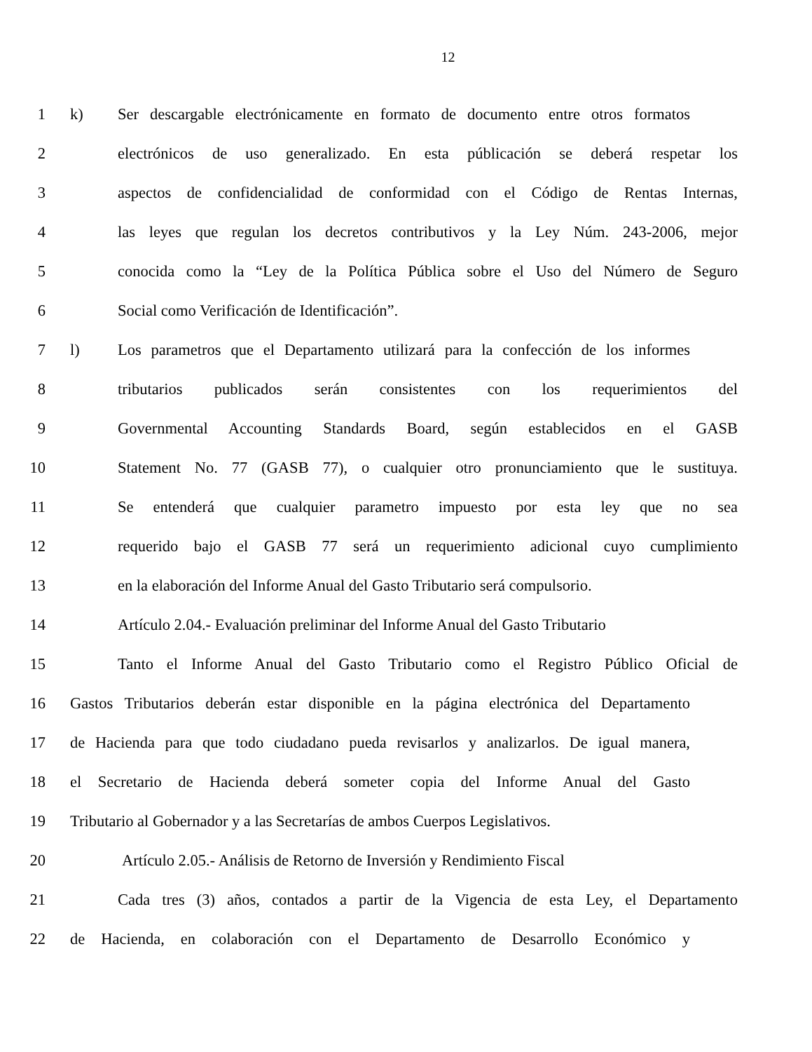12
1 k) Ser descargable electrónicamente en formato de documento entre otros formatos
2 electrónicos de uso generalizado. En esta públicación se deberá respetar los
3 aspectos de confidencialidad de conformidad con el Código de Rentas Internas,
4 las leyes que regulan los decretos contributivos y la Ley Núm. 243-2006, mejor
5 conocida como la “Ley de la Política Pública sobre el Uso del Número de Seguro
6 Social como Verificación de Identificación”.
7 l) Los parametros que el Departamento utilizará para la confección de los informes
8 tributarios publicados serán consistentes con los requerimientos del
9 Governmental Accounting Standards Board, según establecidos en el GASB
10 Statement No. 77 (GASB 77), o cualquier otro pronunciamiento que le sustituya.
11 Se entenderá que cualquier parametro impuesto por esta ley que no sea
12 requerido bajo el GASB 77 será un requerimiento adicional cuyo cumplimiento
13 en la elaboración del Informe Anual del Gasto Tributario será compulsorio.
14 Artículo 2.04.- Evaluación preliminar del Informe Anual del Gasto Tributario
15 Tanto el Informe Anual del Gasto Tributario como el Registro Público Oficial de
16 Gastos Tributarios deberán estar disponible en la página electrónica del Departamento
17 de Hacienda para que todo ciudadano pueda revisarlos y analizarlos. De igual manera,
18 el Secretario de Hacienda deberá someter copia del Informe Anual del Gasto
19 Tributario al Gobernador y a las Secretarías de ambos Cuerpos Legislativos.
20 Artículo 2.05.- Análisis de Retorno de Inversión y Rendimiento Fiscal
21 Cada tres (3) años, contados a partir de la Vigencia de esta Ley, el Departamento
22 de Hacienda, en colaboración con el Departamento de Desarrollo Económico y